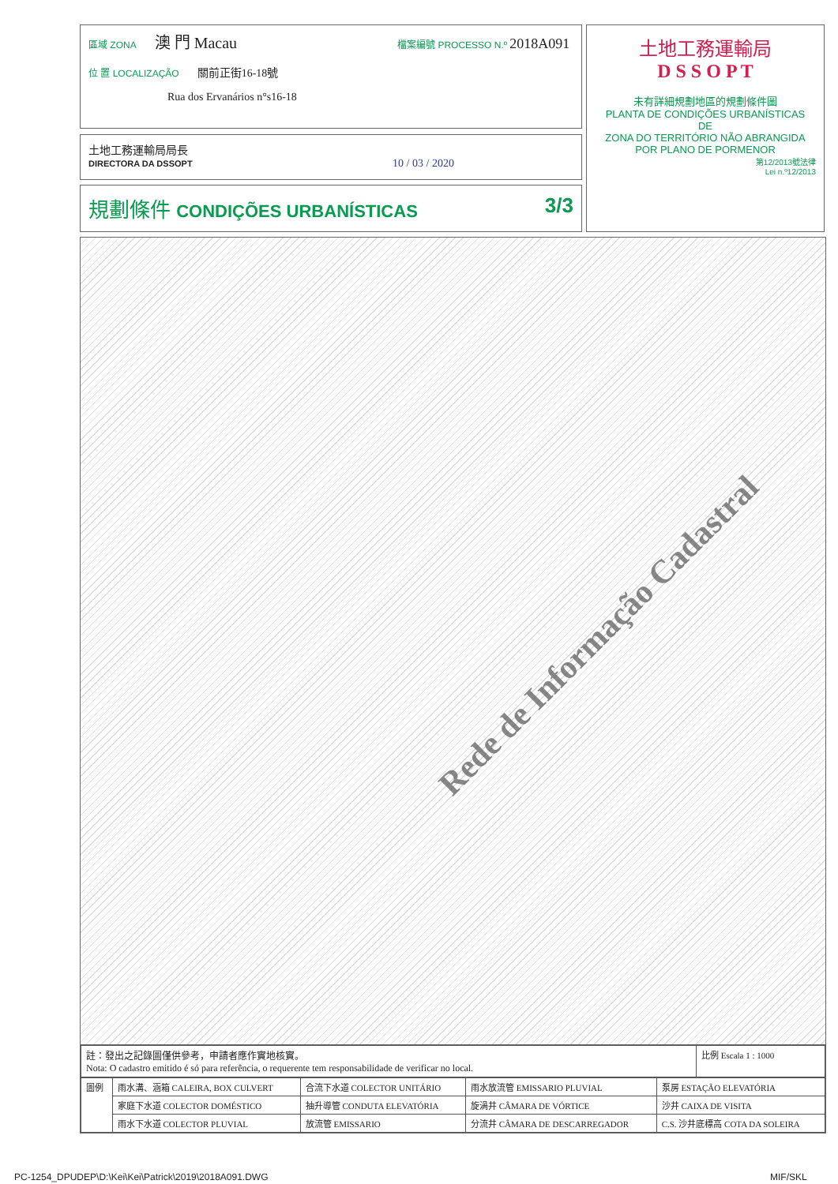區域 ZONA 澳 門 Macau 檔案編號 PROCESSO N.º 2018A091
位 置 LOCALIZAÇÃO 關前正街16-18號
Rua dos Ervanários n°s16-18
土地工務運輸局局長
DIRECTORA DA DSSOPT 10 / 03 / 2020
規劃條件 CONDIÇÕES URBANÍSTICAS 3/3
土地工務運輸局
D S S O P T
未有詳細規劃地區的規劃條件圖
PLANTA DE CONDIÇÕES URBANÍSTICAS
DE
ZONA DO TERRITÓRIO NÃO ABRANGIDA
POR PLANO DE PORMENOR
第12/2013號法律
Lei n.º12/2013
Rede de Informação Cadastral
| 註：發出之記錄圖僅供參考，申請者應作實地核實。 Nota: O cadastro emitido é só para referência, o requerente tem responsabilidade de verificar no local. | 比例 Escala 1 : 1000 |
| 圖例 | 雨水溝、涵箱 CALEIRA, BOX CULVERT | 合流下水道 COLECTOR UNITÁRIO | 雨水放流管 EMISSARIO PLUVIAL | 泵房 ESTAÇÃO ELEVATÓRIA |
| | 家庭下水道 COLECTOR DOMÉSTICO | 抽升導管 CONDUTA ELEVATÓRIA | 旋渦井 CÂMARA DE VÓRTICE | 沙井 CAIXA DE VISITA |
| | 雨水下水道 COLECTOR PLUVIAL | 放流管 EMISSARIO | 分流井 CÂMARA DE DESCARREGADOR | C.S. 沙井底標高 COTA DA SOLEIRA |
PC-1254_DPUDEP\D:\Kei\Kei\Patrick\2019\2018A091.DWG
MIF/SKL